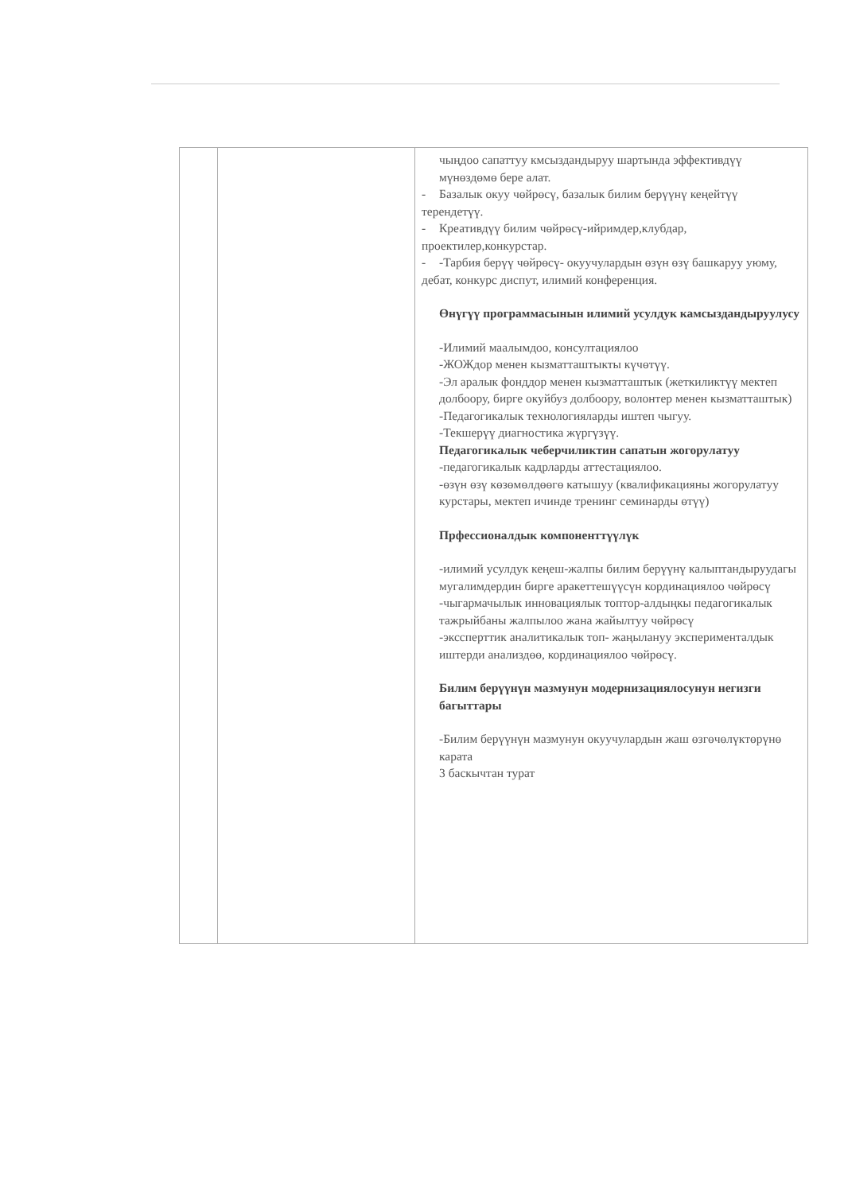| | | чыңдоо сапаттуу кмсыздандыруу шартында эффективдүү мүнөздөмө бере алат. - Базалык окуу чөйрөсү, базалык билим берүүнү кеңейтүү терендетүү. - Креативдүү билим чөйрөсү-ийримдер,клубдар, проектилер,конкурстар. - -Тарбия берүү чөйрөсү- окуучулардын өзүн өзү башкаруу уюму, дебат, конкурс диспут, илимий конференция. Өнүгүү программасынын илимий усулдук камсыздандыруулусу -Илимий маалымдоо, консултациялоо -ЖОЖдор менен кызматташтыкты күчөтүү. -Эл аралык фонддор менен кызматташтык (жеткиликтүү мектеп долбоору, бирге окуйбуз долбоору, волонтер менен кызматташтык) -Педагогикалык технологияларды иштеп чыгуу. -Текшерүү диагностика жүргүзүү. Педагогикалык чеберчиликтин сапатын жогорулатуу -педагогикалык кадрларды аттестациялоо. -өзүн өзү көзөмөлдөөгө катышуу (квалификацияны жогорулатуу курстары, мектеп ичинде тренинг семинарды өтүү) Прфессионалдык компоненттүүлүк -илимий усулдук кеңеш-жалпы билим берүүнү калыптандыруудагы мугалимдердин бирге аракеттешүүсүн кординациялоо чөйрөсү -чыгармачылык инновациялык топтор-алдыңкы педагогикалык тажрыйбаны жалпылоо жана жайылтуу чөйрөсү -экссперттик аналитикалык топ- жаңылануу эксперименталдык иштерди анализдөө, кординациялоо чөйрөсү. Билим берүүнүн мазмунун модернизациялосунун негизги багыттары -Билим берүүнүн мазмунун окуучулардын жаш өзгөчөлүктөрүнө карата 3 баскычтан турат |